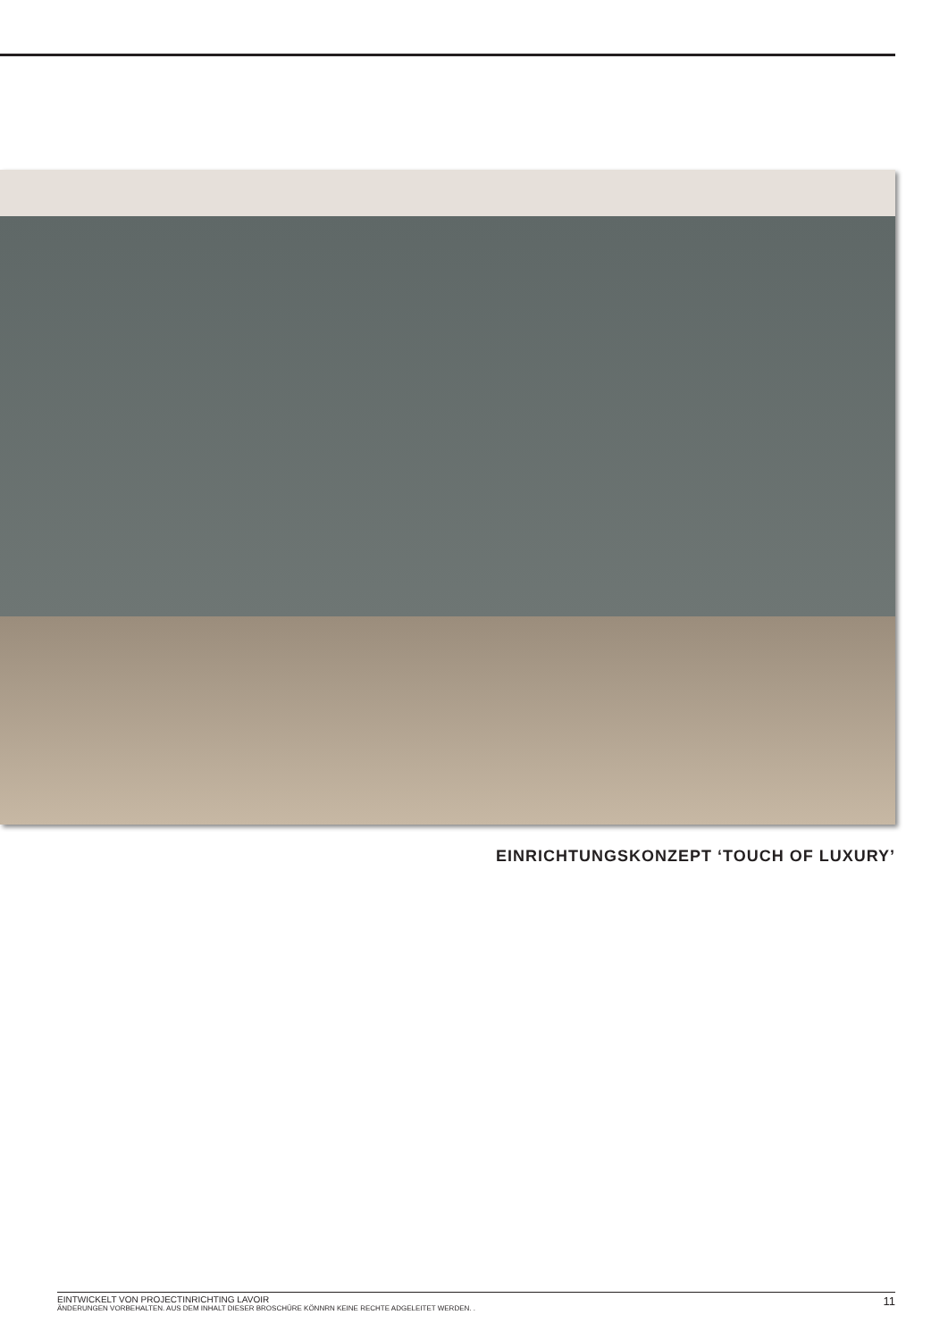EINRICHTUNGSKONZEPT ‘TOUCH OF LUXURY’
EINTWICKELT VON PROJECTINRICHTING LAVOIR
ÄNDERUNGEN VORBEHALTEN. AUS DEM INHALT DIESER BROSCHÜRE KÖNNRN KEINE RECHTE ADGELEITET WERDEN. .
11